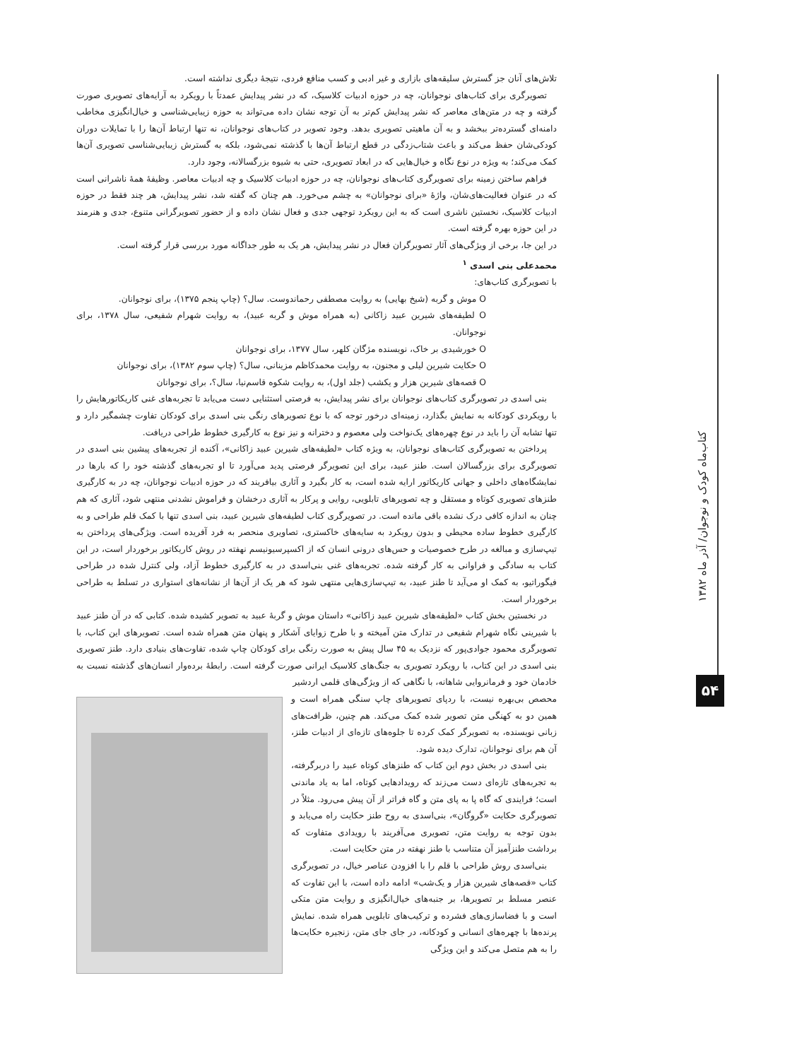کتاب‌ماه کودک و نوجوان/ آذر ماه ۱۳۸۲
۵۴
تلاش‌های آنان جز گسترش سلیقه‌های بازاری و غیر ادبی و کسب منافع فردی، نتیجهٔ دیگری نداشته است.
تصویرگری برای کتاب‌های نوجوانان، چه در حوزه ادبیات کلاسیک، که در نشر پیدایش عمدتاً با رویکرد به آرایه‌های تصویری صورت گرفته و چه در متن‌های معاصر که نشر پیدایش کم‌تر به آن توجه نشان داده می‌تواند به حوزه زیبایی‌شناسی و خیال‌انگیزی مخاطب دامنه‌ای گسترده‌تر ببخشد و به آن ماهیتی تصویری بدهد. وجود تصویر در کتاب‌های نوجوانان، نه تنها ارتباط آن‌ها را با تمایلات دوران کودکی‌شان حفظ می‌کند و باعث شتاب‌زدگی در قطع ارتباط آن‌ها با گذشته نمی‌شود، بلکه به گسترش زیبایی‌شناسی تصویری آن‌ها کمک می‌کند؛ به ویژه در نوع نگاه و خیال‌هایی که در ابعاد تصویری، حتی به شیوه بزرگسالانه، وجود دارد.
فراهم ساختن زمینه برای تصویرگری کتاب‌های نوجوانان، چه در حوزه ادبیات کلاسیک و چه ادبیات معاصر. وظیفهٔ همهٔ ناشرانی است که در عنوان فعالیت‌های‌شان، واژهٔ «برای نوجوانان» به چشم می‌خورد. هم چنان که گفته شد، نشر پیدایش، هر چند فقط در حوزه ادبیات کلاسیک، نخستین ناشری است که به این رویکرد توجهی جدی و فعال نشان داده و از حضور تصویرگرانی متنوع، جدی و هنرمند در این حوزه بهره گرفته است.
در این جا، برخی از ویژگی‌های آثار تصویرگران فعال در نشر پیدایش، هر یک به طور جداگانه مورد بررسی قرار گرفته است.
محمدعلی بنی اسدی <sup>۱</sup>
با تصویرگری کتاب‌های:
O موش و گربه (شیخ بهایی) به روایت مصطفی رحماندوست. سال؟ (چاپ پنجم ۱۳۷۵)، برای نوجوانان.
O لطیفه‌های شیرین عبید زاکانی (به همراه موش و گربه عبید)، به روایت شهرام شفیعی، سال ۱۳۷۸، برای نوجوانان.
O خورشیدی بر خاک، نویسنده مژگان کلهر، سال ۱۳۷۷، برای نوجوانان
O حکایت شیرین لیلی و مجنون، به روایت محمدکاظم مزینانی، سال؟ (چاپ سوم ۱۳۸۲)، برای نوجوانان
O قصه‌های شیرین هزار و یکشب (جلد اول)، به روایت شکوه قاسم‌نیا، سال؟، برای نوجوانان
بنی اسدی در تصویرگری کتاب‌های نوجوانان برای نشر پیدایش، به فرصتی استثنایی دست می‌یابد تا تجربه‌های غنی کاریکاتورهایش را با رویکردی کودکانه به نمایش بگذارد، زمینه‌ای درخور توجه که با نوع تصویرهای رنگی بنی اسدی برای کودکان تفاوت چشمگیر دارد و تنها تشابه آن را باید در نوع چهره‌های یک‌نواخت ولی معصوم و دخترانه و نیز نوع به کارگیری خطوط طراحی دریافت.
پرداختن به تصویرگری کتاب‌های نوجوانان، به ویژه کتاب «لطیفه‌های شیرین عبید زاکانی»، آکنده از تجربه‌های پیشین بنی اسدی در تصویرگری برای بزرگسالان است. طنز عبید، برای این تصویرگر فرصتی پدید می‌آورد تا او تجربه‌های گذشته خود را که بارها در نمایشگاه‌های داخلی و جهانی کاریکاتور ارایه شده است، به کار بگیرد و آثاری بیافریند که در حوزه ادبیات نوجوانان، چه در به کارگیری طنزهای تصویری کوتاه و مستقل و چه تصویرهای تابلویی، روایی و پرکار به آثاری درخشان و فراموش نشدنی منتهی شود، آثاری که هم چنان به اندازه کافی درک نشده باقی مانده است. در تصویرگری کتاب لطیفه‌های شیرین عبید، بنی اسدی تنها با کمک قلم طراحی و به کارگیری خطوط ساده محیطی و بدون رویکرد به سایه‌های خاکستری، تصاویری منحصر به فرد آفریده است. ویژگی‌های پرداختن به تیپ‌سازی و مبالغه در طرح خصوصیات و حس‌های درونی انسان که از اکسپرسیونیسم نهفته در روش کاریکاتور برخوردار است، در این کتاب به سادگی و فراوانی به کار گرفته شده. تجربه‌های غنی بنی‌اسدی در به کارگیری خطوط آزاد، ولی کنترل شده در طراحی فیگوراتیو، به کمک او می‌آید تا طنز عبید، به تیپ‌سازی‌هایی منتهی شود که هر یک از آن‌ها از نشانه‌های استواری در تسلط به طراحی برخوردار است.
در نخستین بخش کتاب «لطیفه‌های شیرین عبید زاکانی» داستان موش و گربهٔ عبید به تصویر کشیده شده. کتابی که در آن طنز عبید با شیرینی نگاه شهرام شفیعی در تدارک متن آمیخته و با طرح زوایای آشکار و پنهان متن همراه شده است. تصویرهای این کتاب، با تصویرگری محمود جوادی‌پور که نزدیک به ۴۵ سال پیش به صورت رنگی برای کودکان چاپ شده، تفاوت‌های بنیادی دارد. طنز تصویری بنی اسدی در این کتاب، با رویکرد تصویری به جنگ‌های کلاسیک ایرانی صورت گرفته است. رابطهٔ برده‌وار انسان‌های گذشته نسبت به خادمان خود و فرمانروایی شاهانه، با نگاهی که از ویژگی‌های قلمی اردشیر
محصص بی‌بهره نیست، با ردپای تصویرهای چاپ سنگی همراه است و همین دو به کهنگی متن تصویر شده کمک می‌کند. هم چنین، ظرافت‌های زبانی نویسنده، به تصویرگر کمک کرده تا جلوه‌های تازه‌ای از ادبیات طنز، آن هم برای نوجوانان، تدارک دیده شود.
بنی اسدی در بخش دوم این کتاب که طنزهای کوتاه عبید را دربرگرفته، به تجربه‌های تازه‌ای دست می‌زند که رویدادهایی کوتاه، اما به یاد ماندنی است؛ فرایندی که گاه پا به پای متن و گاه فراتر از آن پیش می‌رود. مثلاً در تصویرگری حکایت «گروگان»، بنی‌اسدی به روح طنز حکایت راه می‌یابد و بدون توجه به روایت متن، تصویری می‌آفریند با رویدادی متفاوت که برداشت طنزآمیز آن متناسب با طنز نهفته در متن حکایت است.
بنی‌اسدی روش طراحی با قلم را با افزودن عناصر خیال، در تصویرگری کتاب «قصه‌های شیرین هزار و یک‌شب» ادامه داده است، با این تفاوت که عنصر مسلط بر تصویرها، بر جنبه‌های خیال‌انگیزی و روایت متن متکی است و با فضاسازی‌های فشرده و ترکیب‌های تابلویی همراه شده. نمایش پرنده‌ها با چهره‌های انسانی و کودکانه، در جای جای متن، زنجیره حکایت‌ها را به هم متصل می‌کند و این ویژگی